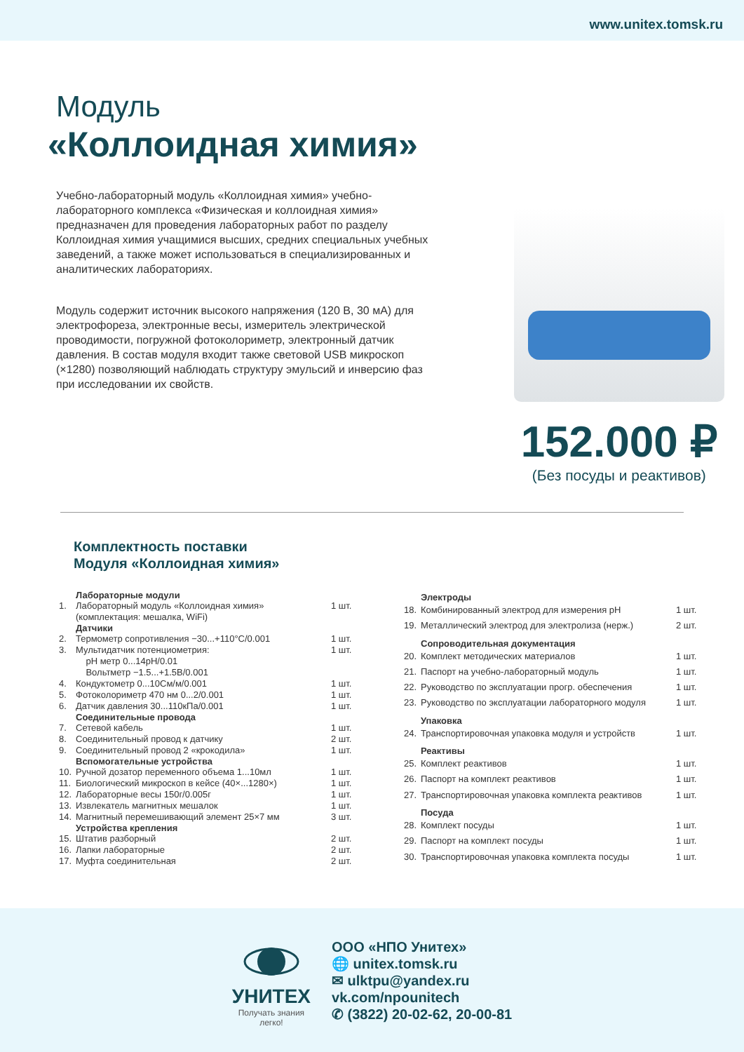www.unitex.tomsk.ru
Модуль
«Коллоидная химия»
Учебно-лабораторный модуль «Коллоидная химия» учебно-лабораторного комплекса «Физическая и коллоидная химия» предназначен для проведения лабораторных работ по разделу Коллоидная химия учащимися высших, средних специальных учебных заведений, а также может использоваться в специализированных и аналитических лабораториях.
Модуль содержит источник высокого напряжения (120 В, 30 мА) для электрофореза, электронные весы, измеритель электрической проводимости, погружной фотоколориметр, электронный датчик давления. В состав модуля входит также световой USB микроскоп (×1280) позволяющий наблюдать структуру эмульсий и инверсию фаз при исследовании их свойств.
152.000 ₽
(Без посуды и реактивов)
Комплектность поставки
Модуля «Коллоидная химия»
| | Лабораторные модули | |
| --- | --- | --- |
| 1. | Лабораторный модуль «Коллоидная химия» (комплектация: мешалка, WiFi) | 1 шт. |
| | Датчики | |
| 2. | Термометр сопротивления −30...+110°C/0.001 | 1 шт. |
| 3. | Мультидатчик потенциометрия: pH метр 0...14pH/0.01 Вольтметр −1.5...+1.5В/0.001 | 1 шт. |
| 4. | Кондуктометр 0...10См/м/0.001 | 1 шт. |
| 5. | Фотоколориметр 470 нм 0...2/0.001 | 1 шт. |
| 6. | Датчик давления 30...110кПа/0.001 | 1 шт. |
| | Соединительные провода | |
| 7. | Сетевой кабель | 1 шт. |
| 8. | Соединительный провод к датчику | 2 шт. |
| 9. | Соединительный провод 2 «крокодила» | 1 шт. |
| | Вспомогательные устройства | |
| 10. | Ручной дозатор переменного объема 1...10мл | 1 шт. |
| 11. | Биологический микроскоп в кейсе (40×...1280×) | 1 шт. |
| 12. | Лабораторные весы 150г/0.005г | 1 шт. |
| 13. | Извлекатель магнитных мешалок | 1 шт. |
| 14. | Магнитный перемешивающий элемент 25×7 мм | 3 шт. |
| | Устройства крепления | |
| 15. | Штатив разборный | 2 шт. |
| 16. | Лапки лабораторные | 2 шт. |
| 17. | Муфта соединительная | 2 шт. |
| | Электроды | |
| --- | --- | --- |
| 18. | Комбинированный электрод для измерения pH | 1 шт. |
| 19. | Металлический электрод для электролиза (нерж.) | 2 шт. |
| | Сопроводительная документация | |
| 20. | Комплект методических материалов | 1 шт. |
| 21. | Паспорт на учебно-лабораторный модуль | 1 шт. |
| 22. | Руководство по эксплуатации прогр. обеспечения | 1 шт. |
| 23. | Руководство по эксплуатации лабораторного модуля | 1 шт. |
| | Упаковка | |
| 24. | Транспортировочная упаковка модуля и устройств | 1 шт. |
| | Реактивы | |
| 25. | Комплект реактивов | 1 шт. |
| 26. | Паспорт на комплект реактивов | 1 шт. |
| 27. | Транспортировочная упаковка комплекта реактивов | 1 шт. |
| | Посуда | |
| 28. | Комплект посуды | 1 шт. |
| 29. | Паспорт на комплект посуды | 1 шт. |
| 30. | Транспортировочная упаковка комплекта посуды | 1 шт. |
УНИТЕХ
Получать знания
легко!
ООО «НПО Унитех»
🌐 unitex.tomsk.ru
✉ ulktpu@yandex.ru
vk.com/npounitech
✆ (3822) 20-02-62, 20-00-81